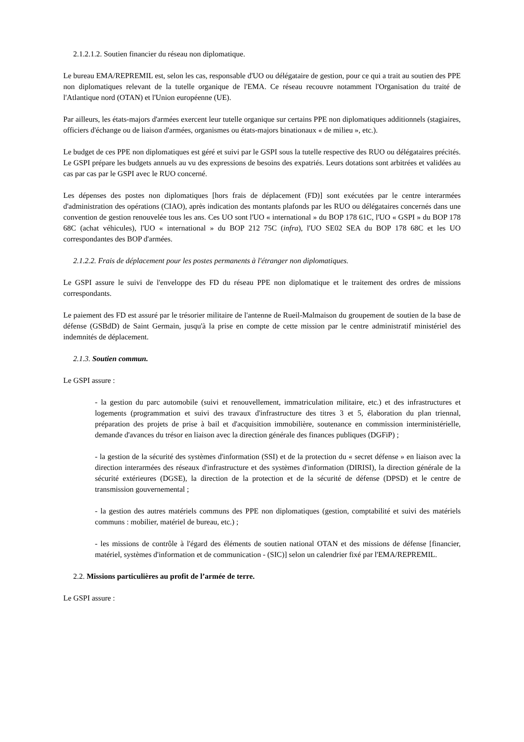2.1.2.1.2. Soutien financier du réseau non diplomatique.
Le bureau EMA/REPREMIL est, selon les cas, responsable d'UO ou délégataire de gestion, pour ce qui a trait au soutien des PPE non diplomatiques relevant de la tutelle organique de l'EMA. Ce réseau recouvre notamment l'Organisation du traité de l'Atlantique nord (OTAN) et l'Union européenne (UE).
Par ailleurs, les états-majors d'armées exercent leur tutelle organique sur certains PPE non diplomatiques additionnels (stagiaires, officiers d'échange ou de liaison d'armées, organismes ou états-majors binationaux « de milieu », etc.).
Le budget de ces PPE non diplomatiques est géré et suivi par le GSPI sous la tutelle respective des RUO ou délégataires précités. Le GSPI prépare les budgets annuels au vu des expressions de besoins des expatriés. Leurs dotations sont arbitrées et validées au cas par cas par le GSPI avec le RUO concerné.
Les dépenses des postes non diplomatiques [hors frais de déplacement (FD)] sont exécutées par le centre interarmées d'administration des opérations (CIAO), après indication des montants plafonds par les RUO ou délégataires concernés dans une convention de gestion renouvelée tous les ans. Ces UO sont l'UO « international » du BOP 178 61C, l'UO « GSPI » du BOP 178 68C (achat véhicules), l'UO « international » du BOP 212 75C (infra), l'UO SE02 SEA du BOP 178 68C et les UO correspondantes des BOP d'armées.
2.1.2.2. Frais de déplacement pour les postes permanents à l'étranger non diplomatiques.
Le GSPI assure le suivi de l'enveloppe des FD du réseau PPE non diplomatique et le traitement des ordres de missions correspondants.
Le paiement des FD est assuré par le trésorier militaire de l'antenne de Rueil-Malmaison du groupement de soutien de la base de défense (GSBdD) de Saint Germain, jusqu'à la prise en compte de cette mission par le centre administratif ministériel des indemnités de déplacement.
2.1.3. Soutien commun.
Le GSPI assure :
- la gestion du parc automobile (suivi et renouvellement, immatriculation militaire, etc.) et des infrastructures et logements (programmation et suivi des travaux d'infrastructure des titres 3 et 5, élaboration du plan triennal, préparation des projets de prise à bail et d'acquisition immobilière, soutenance en commission interministérielle, demande d'avances du trésor en liaison avec la direction générale des finances publiques (DGFiP) ;
- la gestion de la sécurité des systèmes d'information (SSI) et de la protection du « secret défense » en liaison avec la direction interarmées des réseaux d'infrastructure et des systèmes d'information (DIRISI), la direction générale de la sécurité extérieures (DGSE), la direction de la protection et de la sécurité de défense (DPSD) et le centre de transmission gouvernemental ;
- la gestion des autres matériels communs des PPE non diplomatiques (gestion, comptabilité et suivi des matériels communs : mobilier, matériel de bureau, etc.) ;
- les missions de contrôle à l'égard des éléments de soutien national OTAN et des missions de défense [financier, matériel, systèmes d'information et de communication - (SIC)] selon un calendrier fixé par l'EMA/REPREMIL.
2.2. Missions particulières au profit de l’armée de terre.
Le GSPI assure :